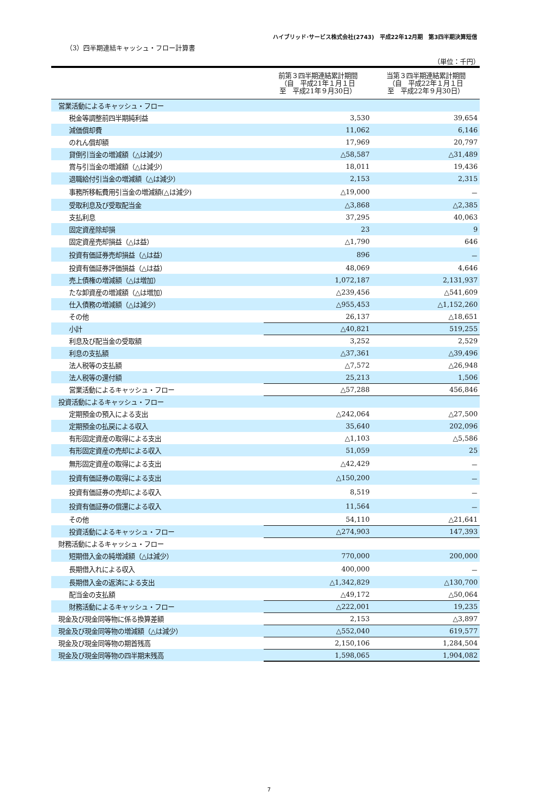ハイブリッド･サービス株式会社(2743)　平成22年12月期　第3四半期決算短信
（3）四半期連結キャッシュ・フロー計算書
（単位：千円）
| | 前第３四半期連結累計期間 （自 平成21年１月１日 至 平成21年９月30日） | 当第３四半期連結累計期間 （自 平成22年１月１日 至 平成22年９月30日） |
| --- | --- | --- |
| 営業活動によるキャッシュ・フロー | | |
| 税金等調整前四半期純利益 | 3,530 | 39,654 |
| 減価償却費 | 11,062 | 6,146 |
| のれん償却額 | 17,969 | 20,797 |
| 貸倒引当金の増減額（△は減少） | △58,587 | △31,489 |
| 賞与引当金の増減額（△は減少） | 18,011 | 19,436 |
| 退職給付引当金の増減額（△は減少） | 2,153 | 2,315 |
| 事務所移転費用引当金の増減額(△は減少) | △19,000 | － |
| 受取利息及び受取配当金 | △3,868 | △2,385 |
| 支払利息 | 37,295 | 40,063 |
| 固定資産除却損 | 23 | 9 |
| 固定資産売却損益（△は益） | △1,790 | 646 |
| 投資有価証券売却損益（△は益） | 896 | － |
| 投資有価証券評価損益（△は益） | 48,069 | 4,646 |
| 売上債権の増減額（△は増加） | 1,072,187 | 2,131,937 |
| たな卸資産の増減額（△は増加） | △239,456 | △541,609 |
| 仕入債務の増減額（△は減少） | △955,453 | △1,152,260 |
| その他 | 26,137 | △18,651 |
| 小計 | △40,821 | 519,255 |
| 利息及び配当金の受取額 | 3,252 | 2,529 |
| 利息の支払額 | △37,361 | △39,496 |
| 法人税等の支払額 | △7,572 | △26,948 |
| 法人税等の還付額 | 25,213 | 1,506 |
| 営業活動によるキャッシュ・フロー | △57,288 | 456,846 |
| 投資活動によるキャッシュ・フロー | | |
| 定期預金の預入による支出 | △242,064 | △27,500 |
| 定期預金の払戻による収入 | 35,640 | 202,096 |
| 有形固定資産の取得による支出 | △1,103 | △5,586 |
| 有形固定資産の売却による収入 | 51,059 | 25 |
| 無形固定資産の取得による支出 | △42,429 | － |
| 投資有価証券の取得による支出 | △150,200 | － |
| 投資有価証券の売却による収入 | 8,519 | － |
| 投資有価証券の償還による収入 | 11,564 | － |
| その他 | 54,110 | △21,641 |
| 投資活動によるキャッシュ・フロー | △274,903 | 147,393 |
| 財務活動によるキャッシュ・フロー | | |
| 短期借入金の純増減額（△は減少） | 770,000 | 200,000 |
| 長期借入れによる収入 | 400,000 | － |
| 長期借入金の返済による支出 | △1,342,829 | △130,700 |
| 配当金の支払額 | △49,172 | △50,064 |
| 財務活動によるキャッシュ・フロー | △222,001 | 19,235 |
| 現金及び現金同等物に係る換算差額 | 2,153 | △3,897 |
| 現金及び現金同等物の増減額（△は減少） | △552,040 | 619,577 |
| 現金及び現金同等物の期首残高 | 2,150,106 | 1,284,504 |
| 現金及び現金同等物の四半期末残高 | 1,598,065 | 1,904,082 |
7